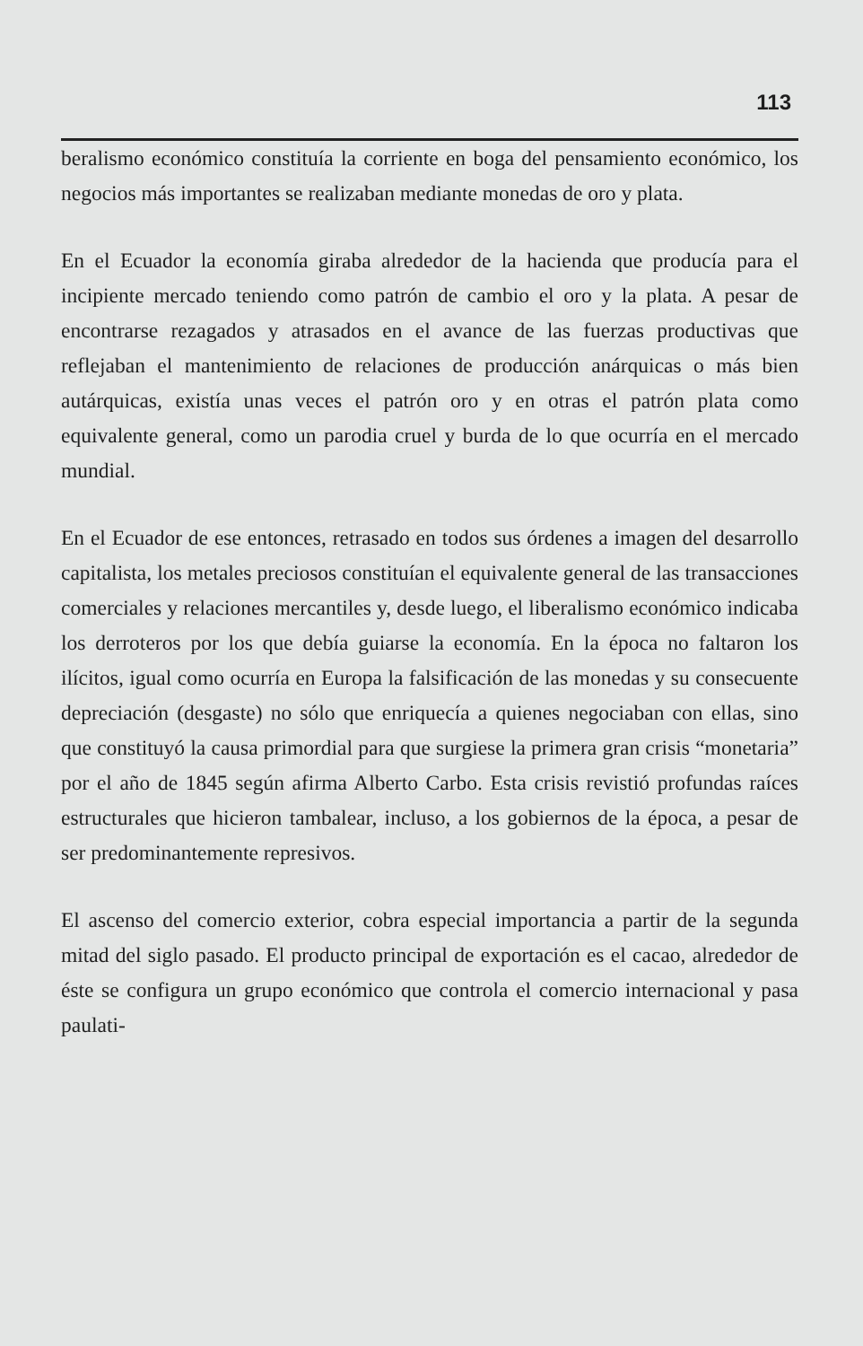113
beralismo económico constituía la corriente en boga del pensamiento económico, los negocios más importantes se realizaban mediante monedas de oro y plata.
En el Ecuador la economía giraba alrededor de la hacienda que producía para el incipiente mercado teniendo como patrón de cambio el oro y la plata. A pesar de encontrarse rezagados y atrasados en el avance de las fuerzas productivas que reflejaban el mantenimiento de relaciones de producción anárquicas o más bien autárquicas, existía unas veces el patrón oro y en otras el patrón plata como equivalente general, como un parodia cruel y burda de lo que ocurría en el mercado mundial.
En el Ecuador de ese entonces, retrasado en todos sus órdenes a imagen del desarrollo capitalista, los metales preciosos constituían el equivalente general de las transacciones comerciales y relaciones mercantiles y, desde luego, el liberalismo económico indicaba los derroteros por los que debía guiarse la economía. En la época no faltaron los ilícitos, igual como ocurría en Europa la falsificación de las monedas y su consecuente depreciación (desgaste) no sólo que enriquecía a quienes negociaban con ellas, sino que constituyó la causa primordial para que surgiese la primera gran crisis “monetaria” por el año de 1845 según afirma Alberto Carbo. Esta crisis revistió profundas raíces estructurales que hicieron tambalear, incluso, a los gobiernos de la época, a pesar de ser predominantemente represivos.
El ascenso del comercio exterior, cobra especial importancia a partir de la segunda mitad del siglo pasado. El producto principal de exportación es el cacao, alrededor de éste se configura un grupo económico que controla el comercio internacional y pasa paulati-